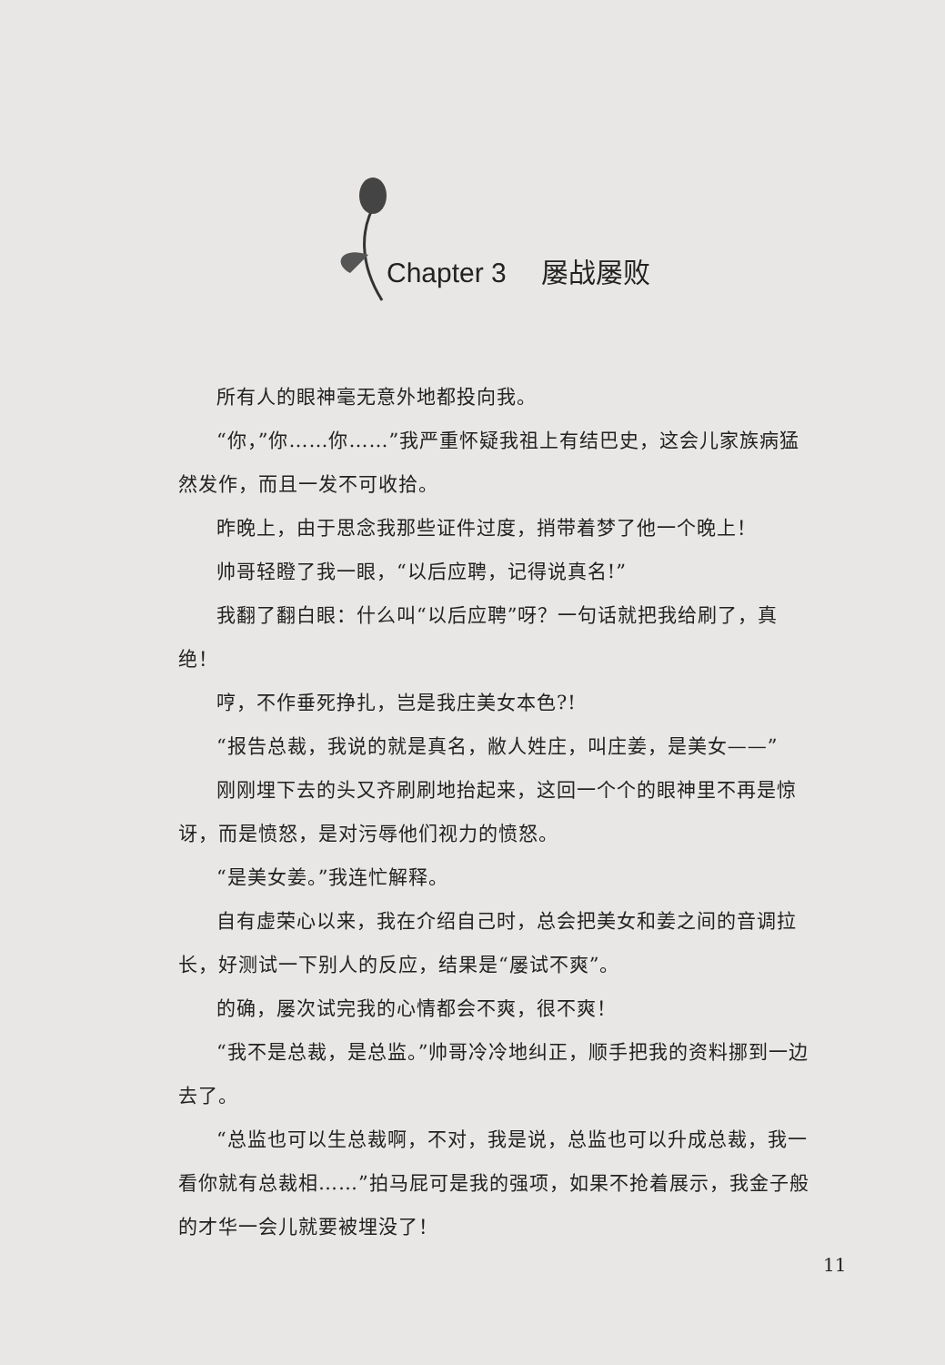Chapter 3 屡战屡败
所有人的眼神毫无意外地都投向我。
“你，”你……你……”我严重怀疑我祖上有结巴史，这会儿家族病猛然发作，而且一发不可收拾。
昨晚上，由于思念我那些证件过度，捎带着梦了他一个晚上！
帅哥轻瞪了我一眼，“以后应聘，记得说真名!”
我翻了翻白眼：什么叫“以后应聘”呀？一句话就把我给刷了，真绝！
哼，不作垂死挣扎，岂是我庄美女本色?!
“报告总裁，我说的就是真名，敝人姓庄，叫庄姜，是美女——”
刚刚埋下去的头又齐刷刷地抬起来，这回一个个的眼神里不再是惊讶，而是愤怒，是对污辱他们视力的愤怒。
“是美女姜。”我连忙解释。
自有虚荣心以来，我在介绍自己时，总会把美女和姜之间的音调拉长，好测试一下别人的反应，结果是“屡试不爽”。
的确，屡次试完我的心情都会不爽，很不爽！
“我不是总裁，是总监。”帅哥冷冷地纠正，顺手把我的资料挪到一边去了。
“总监也可以生总裁啊，不对，我是说，总监也可以升成总裁，我一看你就有总裁相……”拍马屁可是我的强项，如果不抢着展示，我金子般的才华一会儿就要被埋没了！
11